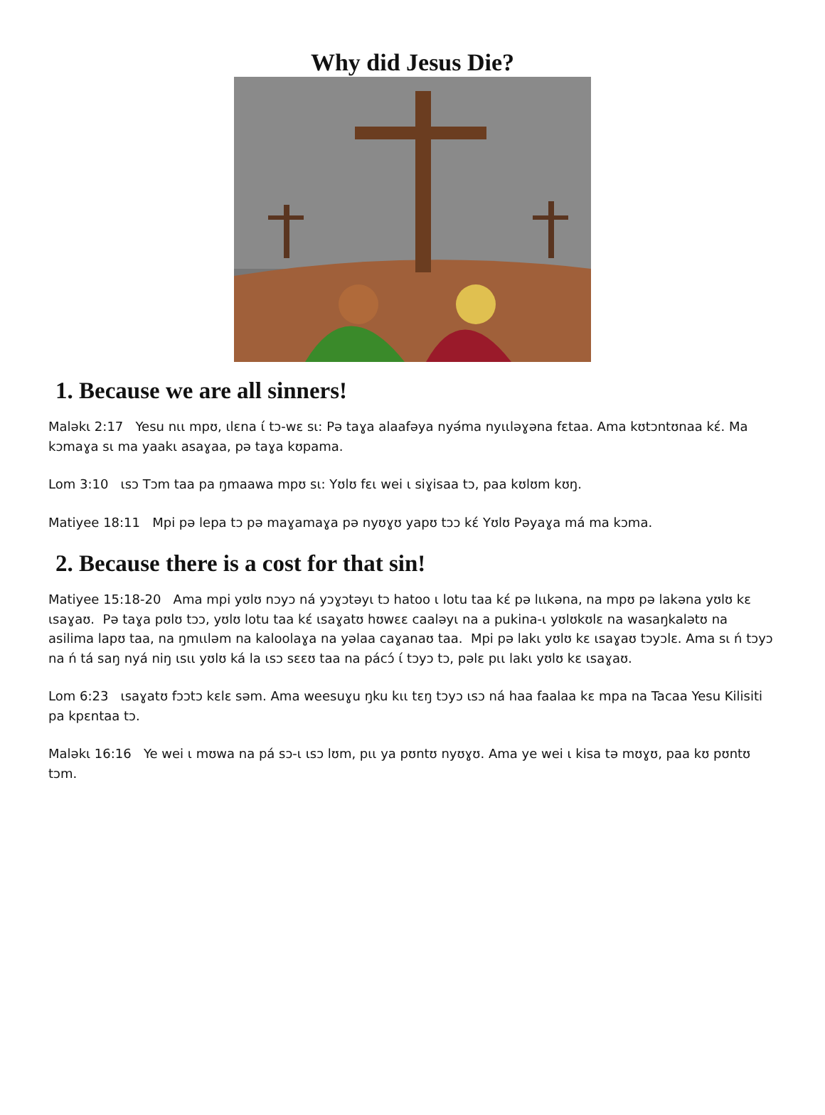Why did Jesus Die?
1. Because we are all sinners!
Malәkι 2:17 Yesu nιι mpʊ, ιlɛna ί tɔ-wɛ sι: Pә taɣa alaafәya nyә́ma nyιιlәɣәna fɛtaa. Ama kʊtɔntʊnaa kɛ́. Ma kɔmaɣa sι ma yaakι asaɣaa, pә taɣa kʊpama.
Lom 3:10 ιsɔ Tɔm taa pa ŋmaawa mpʊ sι: Yʊlʊ fɛι wei ι siɣisaa tɔ, paa kʊlʊm kʊŋ.
Matiyee 18:11 Mpi pә lepa tɔ pә maɣamaɣa pә nyʊɣʊ yapʊ tɔɔ kɛ́ Yʊlʊ Pәyaɣa má ma kɔma.
2. Because there is a cost for that sin!
Matiyee 15:18-20 Ama mpi yʊlʊ nɔyɔ ná yɔɣɔtәyι tɔ hatoo ι lotu taa kɛ́ pә lιιkәna, na mpʊ pә lakәna yʊlʊ kɛ ιsaɣaʊ. Pә taɣa pʊlʊ tɔɔ, yʊlʊ lotu taa kɛ́ ιsaɣatʊ hʊwɛɛ caalәyι na a pukina-ι yʊlʊkʊlɛ na wasaŋkalәtʊ na asilima lapʊ taa, na ŋmιιlәm na kaloolaɣa na yәlaa caɣanaʊ taa. Mpi pә lakι yʊlʊ kɛ ιsaɣaʊ tɔyɔlɛ. Ama sι ń tɔyɔ na ń tá saŋ nyá niŋ ιsιι yʊlʊ ká la ιsɔ sɛɛʊ taa na pácɔ́ ί tɔyɔ tɔ, pәlɛ pιι lakι yʊlʊ kɛ ιsaɣaʊ.
Lom 6:23 ιsaɣatʊ fɔɔtɔ kɛlɛ sәm. Ama weesuɣu ŋku kιι tɛŋ tɔyɔ ιsɔ ná haa faalaa kɛ mpa na Tacaa Yesu Kilisiti pa kpɛntaa tɔ.
Malәkι 16:16 Ye wei ι mʊwa na pá sɔ-ι ιsɔ lʊm, pιι ya pʊntʊ nyʊɣʊ. Ama ye wei ι kisa tә mʊɣʊ, paa kʊ pʊntʊ tɔm.